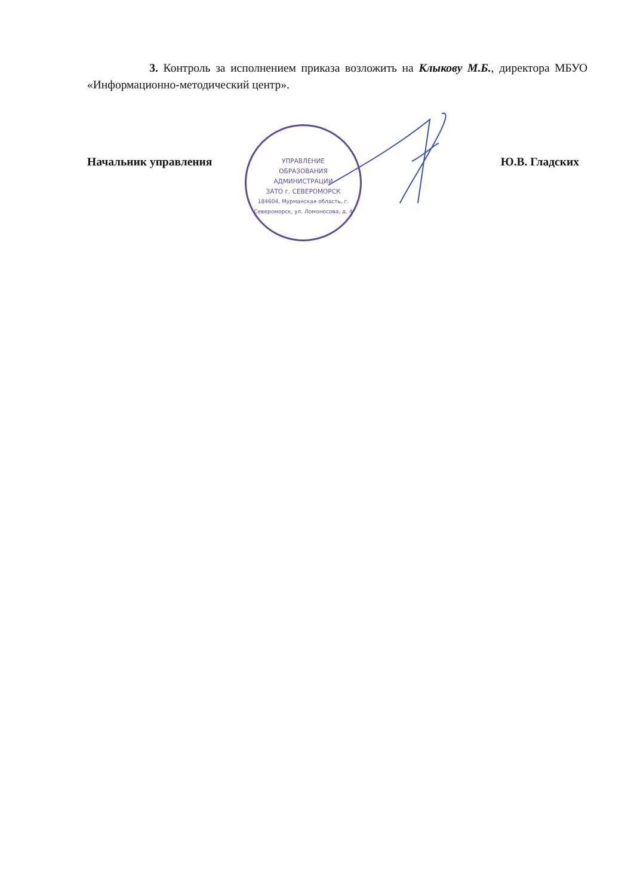3. Контроль за исполнением приказа возложить на Клыкову М.Б., директора МБУО «Информационно-методический центр».
Начальник управления Ю.В. Гладских
УПРАВЛЕНИЕ
ОБРАЗОВАНИЯ
АДМИНИСТРАЦИИ
ЗАТО г. СЕВЕРОМОРСК
184604, Мурманская область, г. Североморск, ул. Ломоносова, д. 4